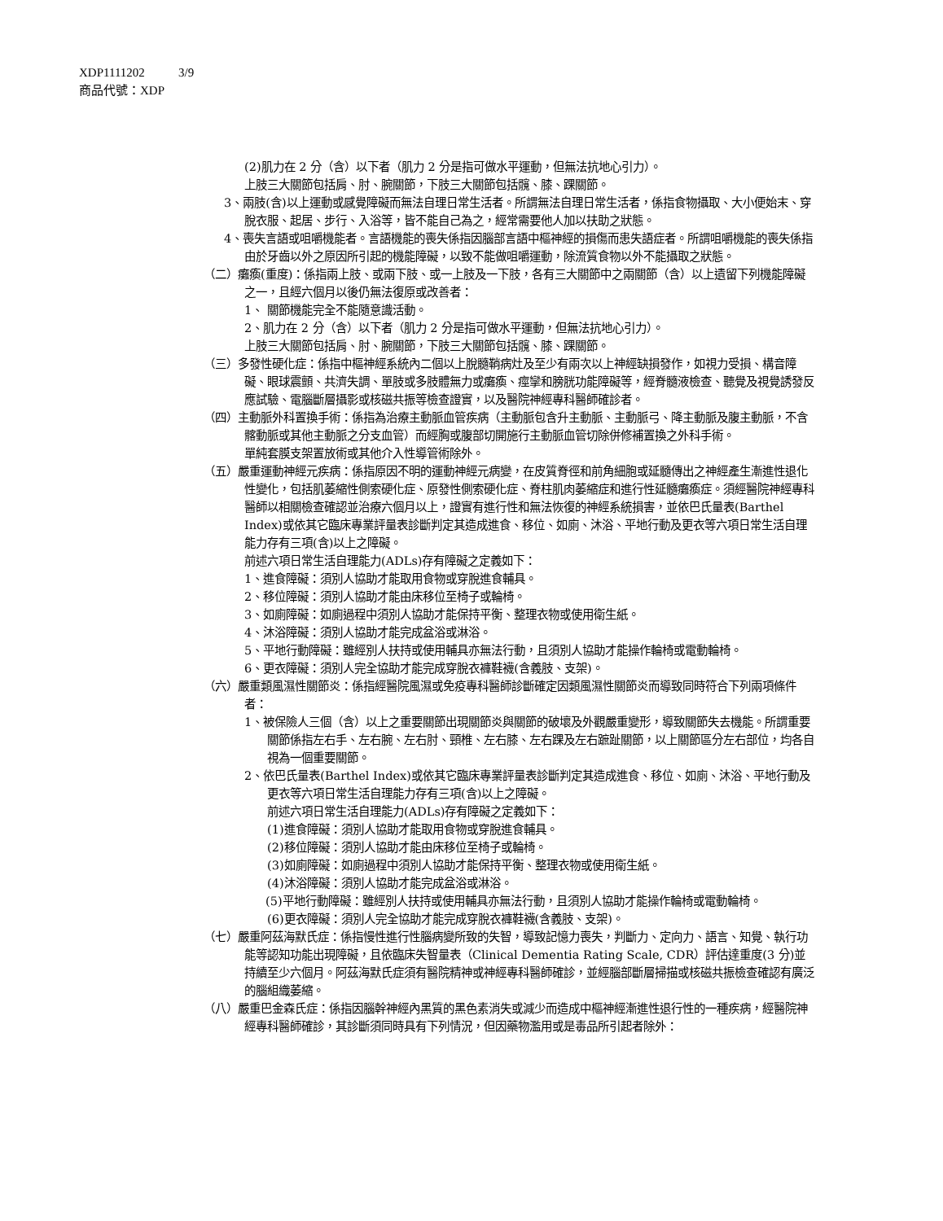XDP1111202 3/9
商品代號：XDP
(2)肌力在 2 分（含）以下者（肌力 2 分是指可做水平運動，但無法抗地心引力）。
上肢三大關節包括肩、肘、腕關節，下肢三大關節包括髖、膝、踝關節。
3、兩肢(含)以上運動或感覺障礙而無法自理日常生活者。所謂無法自理日常生活者，係指食物攝取、大小便始末、穿脫衣服、起居、步行、入浴等，皆不能自己為之，經常需要他人加以扶助之狀態。
4、喪失言語或咀嚼機能者。言語機能的喪失係指因腦部言語中樞神經的損傷而患失語症者。所謂咀嚼機能的喪失係指由於牙齒以外之原因所引起的機能障礙，以致不能做咀嚼運動，除流質食物以外不能攝取之狀態。
（二）癱瘓(重度)：係指兩上肢、或兩下肢、或一上肢及一下肢，各有三大關節中之兩關節（含）以上遺留下列機能障礙之一，且經六個月以後仍無法復原或改善者：
1、 關節機能完全不能隨意識活動。
2、肌力在 2 分（含）以下者（肌力 2 分是指可做水平運動，但無法抗地心引力）。
上肢三大關節包括肩、肘、腕關節，下肢三大關節包括髖、膝、踝關節。
（三）多發性硬化症：係指中樞神經系統內二個以上脫髓鞘病灶及至少有兩次以上神經缺損發作，如視力受損、構音障礙、眼球震顫、共濟失調、單肢或多肢體無力或癱瘓、痙攣和膀胱功能障礙等，經脊髓液檢查、聽覺及視覺誘發反應試驗、電腦斷層攝影或核磁共振等檢查證實，以及醫院神經專科醫師確診者。
（四）主動脈外科置換手術：係指為治療主動脈血管疾病（主動脈包含升主動脈、主動脈弓、降主動脈及腹主動脈，不含髂動脈或其他主動脈之分支血管）而經胸或腹部切開施行主動脈血管切除併修補置換之外科手術。
單純套膜支架置放術或其他介入性導管術除外。
（五）嚴重運動神經元疾病：係指原因不明的運動神經元病變，在皮質脊徑和前角細胞或延髓傳出之神經產生漸進性退化性變化，包括肌萎縮性側索硬化症、原發性側索硬化症、脊柱肌肉萎縮症和進行性延髓癱瘓症。須經醫院神經專科醫師以相關檢查確認並治療六個月以上，證實有進行性和無法恢復的神經系統損害，並依巴氏量表(Barthel Index)或依其它臨床專業評量表診斷判定其造成進食、移位、如廁、沐浴、平地行動及更衣等六項日常生活自理能力存有三項(含)以上之障礙。
前述六項日常生活自理能力(ADLs)存有障礙之定義如下：
1、進食障礙：須別人協助才能取用食物或穿脫進食輔具。
2、移位障礙：須別人協助才能由床移位至椅子或輪椅。
3、如廁障礙：如廁過程中須別人協助才能保持平衡、整理衣物或使用衛生紙。
4、沐浴障礙：須別人協助才能完成盆浴或淋浴。
5、平地行動障礙：雖經別人扶持或使用輔具亦無法行動，且須別人協助才能操作輪椅或電動輪椅。
6、更衣障礙：須別人完全協助才能完成穿脫衣褲鞋襪(含義肢、支架)。
（六）嚴重類風濕性關節炎：係指經醫院風濕或免疫專科醫師診斷確定因類風濕性關節炎而導致同時符合下列兩項條件者：
1、被保險人三個（含）以上之重要關節出現關節炎與關節的破壞及外觀嚴重變形，導致關節失去機能。所謂重要關節係指左右手、左右腕、左右肘、頸椎、左右膝、左右踝及左右蹠趾關節，以上關節區分左右部位，均各自視為一個重要關節。
2、依巴氏量表(Barthel Index)或依其它臨床專業評量表診斷判定其造成進食、移位、如廁、沐浴、平地行動及更衣等六項日常生活自理能力存有三項(含)以上之障礙。
前述六項日常生活自理能力(ADLs)存有障礙之定義如下：
(1)進食障礙：須別人協助才能取用食物或穿脫進食輔具。
(2)移位障礙：須別人協助才能由床移位至椅子或輪椅。
(3)如廁障礙：如廁過程中須別人協助才能保持平衡、整理衣物或使用衛生紙。
(4)沐浴障礙：須別人協助才能完成盆浴或淋浴。
(5)平地行動障礙：雖經別人扶持或使用輔具亦無法行動，且須別人協助才能操作輪椅或電動輪椅。
(6)更衣障礙：須別人完全協助才能完成穿脫衣褲鞋襪(含義肢、支架)。
（七）嚴重阿茲海默氏症：係指慢性進行性腦病變所致的失智，導致記憶力喪失，判斷力、定向力、語言、知覺、執行功能等認知功能出現障礙，且依臨床失智量表（Clinical Dementia Rating Scale, CDR）評估達重度(3 分)並持續至少六個月。阿茲海默氏症須有醫院精神或神經專科醫師確診，並經腦部斷層掃描或核磁共振檢查確認有廣泛的腦組織萎縮。
（八）嚴重巴金森氏症：係指因腦幹神經內黑質的黑色素消失或減少而造成中樞神經漸進性退行性的一種疾病，經醫院神經專科醫師確診，其診斷須同時具有下列情況，但因藥物濫用或是毒品所引起者除外：